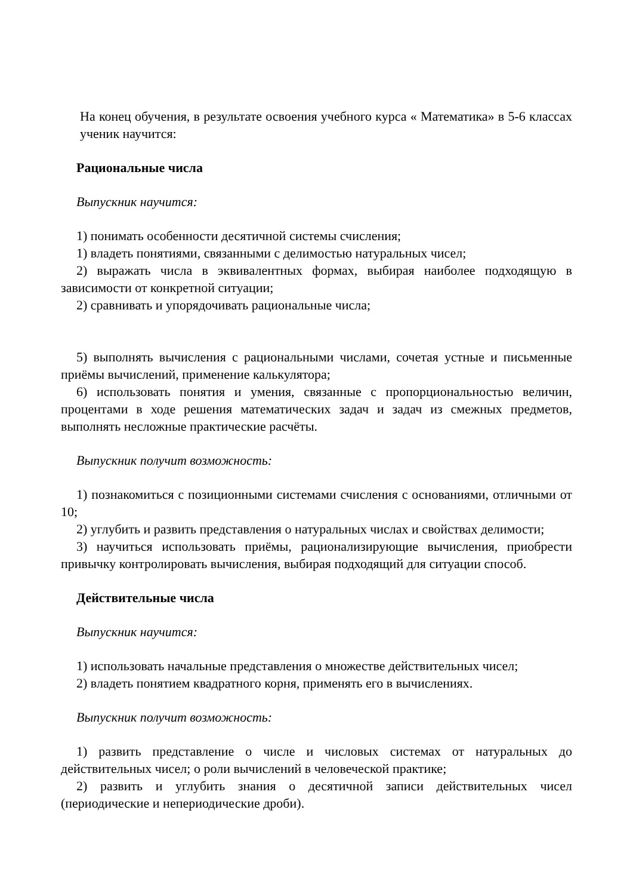На конец обучения, в результате освоения учебного курса « Математика» в 5-6 классах ученик научится:
Рациональные числа
Выпускник научится:
1) понимать особенности десятичной системы счисления;
1) владеть понятиями, связанными с делимостью натуральных чисел;
2) выражать числа в эквивалентных формах, выбирая наиболее подходящую в зависимости от конкретной ситуации;
2) сравнивать и упорядочивать рациональные числа;
5) выполнять вычисления с рациональными числами, сочетая устные и письменные приёмы вычислений, применение калькулятора;
6) использовать понятия и умения, связанные с пропорциональностью величин, процентами в ходе решения математических задач и задач из смежных предметов, выполнять несложные практические расчёты.
Выпускник получит возможность:
1) познакомиться с позиционными системами счисления с основаниями, отличными от 10;
2) углубить и развить представления о натуральных числах и свойствах делимости;
3) научиться использовать приёмы, рационализирующие вычисления, приобрести привычку контролировать вычисления, выбирая подходящий для ситуации способ.
Действительные числа
Выпускник научится:
1) использовать начальные представления о множестве действительных чисел;
2) владеть понятием квадратного корня, применять его в вычислениях.
Выпускник получит возможность:
1) развить представление о числе и числовых системах от натуральных до действительных чисел; о роли вычислений в человеческой практике;
2) развить и углубить знания о десятичной записи действительных чисел (периодические и непериодические дроби).